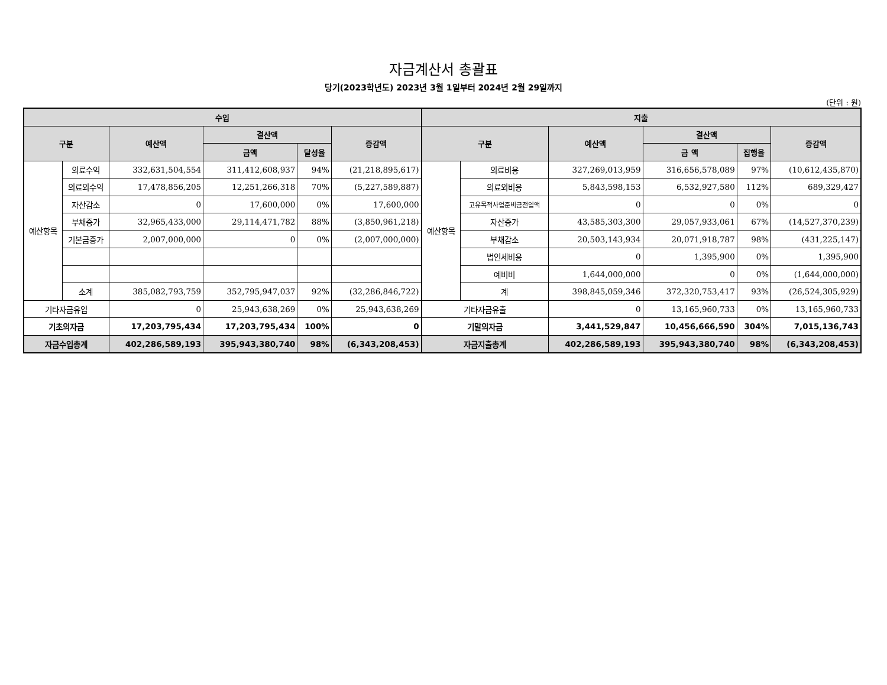자금계산서 총괄표
당기(2023학년도) 2023년 3월 1일부터 2024년 2월 29일까지
(단위 : 원)
| 수입 | | | | | | 지출 | | | | | |
| --- | --- | --- | --- | --- | --- | --- | --- | --- | --- | --- | --- |
| 구분 | | 예산액 | 결산액 | | 증감액 | 구분 | | 예산액 | 결산액 | | 증감액 |
| | | | 금액 | 달성율 | | | | | 금 액 | 집행율 | |
| 예산항목 | 의료수익 | 332,631,504,554 | 311,412,608,937 | 94% | (21,218,895,617) | 예산항목 | 의료비용 | 327,269,013,959 | 316,656,578,089 | 97% | (10,612,435,870) |
| | 의료외수익 | 17,478,856,205 | 12,251,266,318 | 70% | (5,227,589,887) | | 의료외비용 | 5,843,598,153 | 6,532,927,580 | 112% | 689,329,427 |
| | 자산감소 | 0 | 17,600,000 | 0% | 17,600,000 | | 고유목적사업준비금전입액 | 0 | 0 | 0% | 0 |
| | 부채증가 | 32,965,433,000 | 29,114,471,782 | 88% | (3,850,961,218) | | 자산증가 | 43,585,303,300 | 29,057,933,061 | 67% | (14,527,370,239) |
| | 기본금증가 | 2,007,000,000 | 0 | 0% | (2,007,000,000) | | 부채감소 | 20,503,143,934 | 20,071,918,787 | 98% | (431,225,147) |
| | | | | | | | 법인세비용 | 0 | 1,395,900 | 0% | 1,395,900 |
| | | | | | | | 예비비 | 1,644,000,000 | 0 | 0% | (1,644,000,000) |
| | 소계 | 385,082,793,759 | 352,795,947,037 | 92% | (32,286,846,722) | | 계 | 398,845,059,346 | 372,320,753,417 | 93% | (26,524,305,929) |
| 기타자금유입 | | 0 | 25,943,638,269 | 0% | 25,943,638,269 | 기타자금유출 | | 0 | 13,165,960,733 | 0% | 13,165,960,733 |
| 기초의자금 | | 17,203,795,434 | 17,203,795,434 | 100% | 0 | 기말의자금 | | 3,441,529,847 | 10,456,666,590 | 304% | 7,015,136,743 |
| 자금수입총계 | | 402,286,589,193 | 395,943,380,740 | 98% | (6,343,208,453) | 자금지출총계 | | 402,286,589,193 | 395,943,380,740 | 98% | (6,343,208,453) |